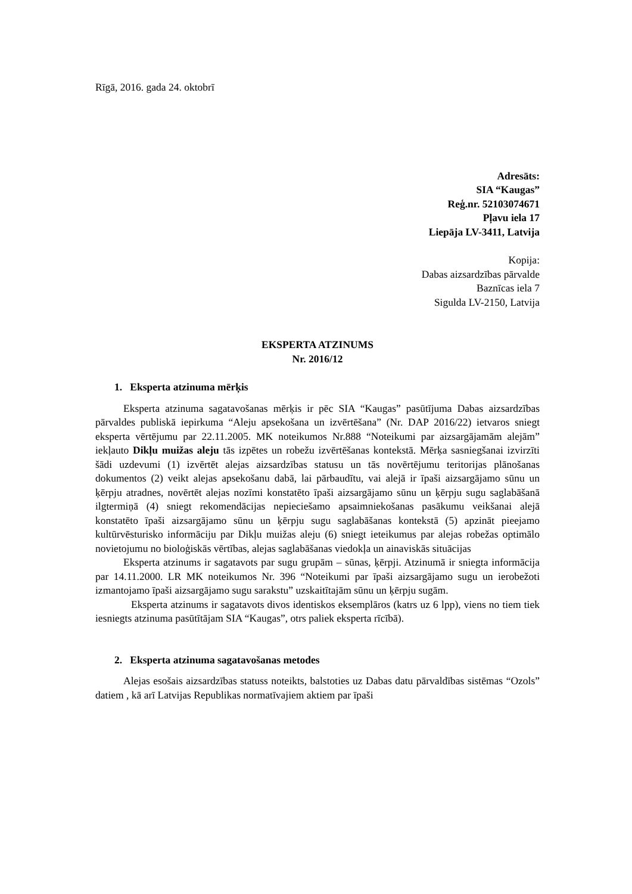Rīgā, 2016. gada 24. oktobrī
Adresāts:
SIA “Kaugas”
Reģ.nr. 52103074671
Pļavu iela 17
Liepāja LV-3411, Latvija
Kopija:
Dabas aizsardzības pārvalde
Baznīcas iela 7
Sigulda LV-2150, Latvija
EKSPERTA ATZINUMS
Nr. 2016/12
1. Eksperta atzinuma mērķis
Eksperta atzinuma sagatavošanas mērķis ir pēc SIA “Kaugas” pasūtījuma Dabas aizsardzības pārvaldes publiskā iepirkuma “Aleju apsekošana un izvērtēšana” (Nr. DAP 2016/22) ietvaros sniegt eksperta vērtējumu par 22.11.2005. MK noteikumos Nr.888 “Noteikumi par aizsargājamām alejām” iekļauto Dikļu muižas aleju tās izpētes un robežu izvērtēšanas kontekstā. Mērķa sasniegšanai izvirzīti šādi uzdevumi (1) izvērtēt alejas aizsardzības statusu un tās novērtējumu teritorijas plānošanas dokumentos (2) veikt alejas apsekošanu dabā, lai pārbaudītu, vai alejā ir īpaši aizsargājamo sūnu un ķērpju atradnes, novērtēt alejas nozīmi konstatēto īpaši aizsargājamo sūnu un ķērpju sugu saglabāšanā ilgtermiņā (4) sniegt rekomendācijas nepieciešamo apsaimniekošanas pasākumu veikšanai alejā konstatēto īpaši aizsargājamo sūnu un ķērpju sugu saglabāšanas kontekstā (5) apzināt pieejamo kultūrvēsturisko informāciju par Dikļu muižas aleju (6) sniegt ieteikumus par alejas robežas optimālo novietojumu no bioloģiskās vērtības, alejas saglabāšanas viedokļa un ainaviskās situācijas
Eksperta atzinums ir sagatavots par sugu grupām – sūnas, ķērpji. Atzinumā ir sniegta informācija par 14.11.2000. LR MK noteikumos Nr. 396 “Noteikumi par īpaši aizsargājamo sugu un ierobežoti izmantojamo īpaši aizsargājamo sugu sarakstu” uzskaitītajām sūnu un ķērpju sugām.
Eksperta atzinums ir sagatavots divos identiskos eksemplāros (katrs uz 6 lpp), viens no tiem tiek iesniegts atzinuma pasūtītājam SIA “Kaugas”, otrs paliek eksperta rīcībā).
2. Eksperta atzinuma sagatavošanas metodes
Alejas esošais aizsardzības statuss noteikts, balstoties uz Dabas datu pārvaldības sistēmas “Ozols” datiem , kā arī Latvijas Republikas normatīvajiem aktiem par īpaši